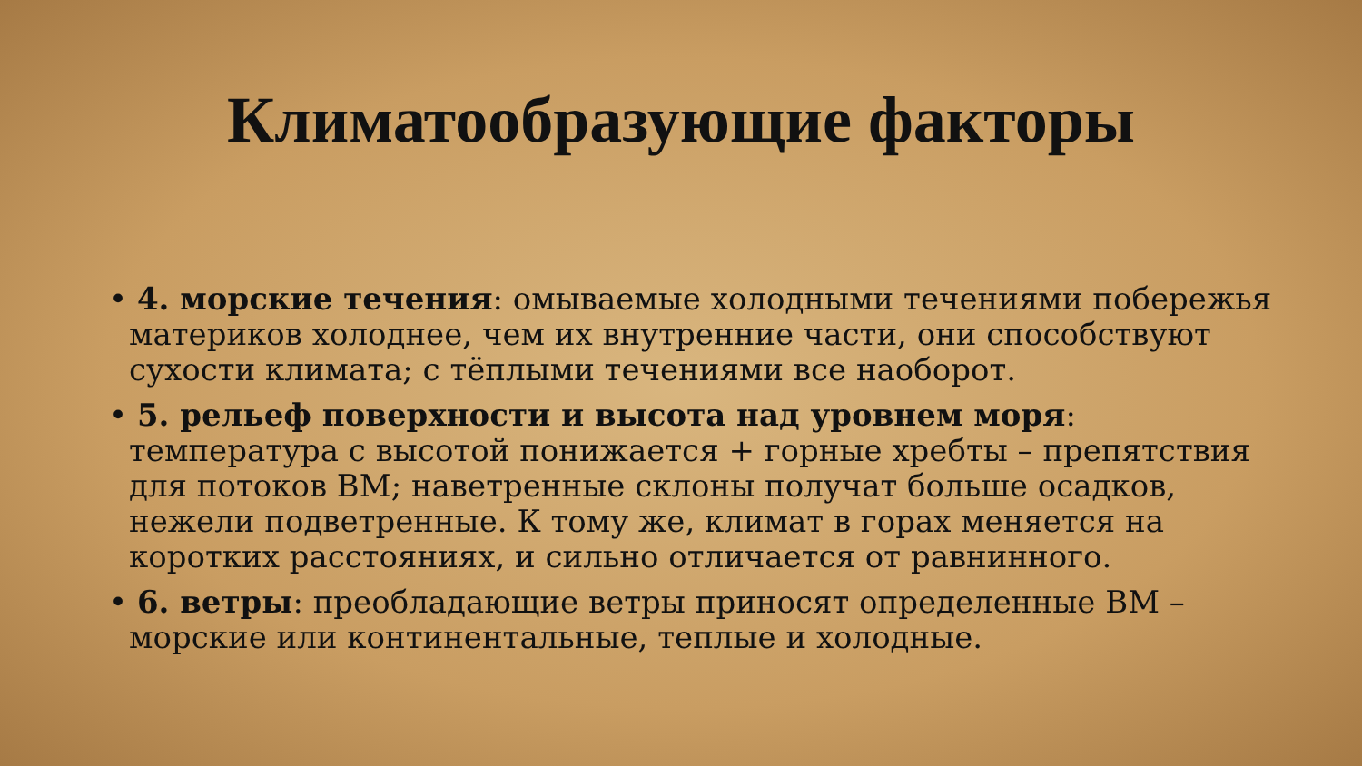Климатообразующие факторы
• 4. морские течения: омываемые холодными течениями побережья материков холоднее, чем их внутренние части, они способствуют сухости климата; с тёплыми течениями все наоборот.
• 5. рельеф поверхности и высота над уровнем моря: температура с высотой понижается + горные хребты – препятствия для потоков ВМ; наветренные склоны получат больше осадков, нежели подветренные. К тому же, климат в горах меняется на коротких расстояниях, и сильно отличается от равнинного.
• 6. ветры: преобладающие ветры приносят определенные ВМ – морские или континентальные, теплые и холодные.